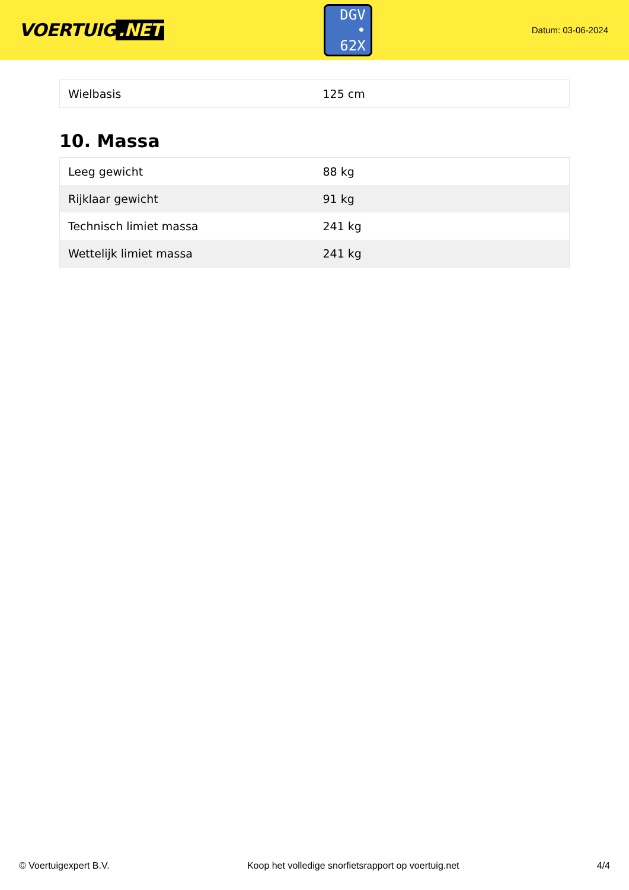VOERTUIG.NET
DGV
• 62X
Datum: 03-06-2024
| Wielbasis | 125 cm |
10. Massa
| Leeg gewicht | 88 kg |
| Rijklaar gewicht | 91 kg |
| Technisch limiet massa | 241 kg |
| Wettelijk limiet massa | 241 kg |
© Voertuigexpert B.V. Koop het volledige snorfietsrapport op voertuig.net 4/4